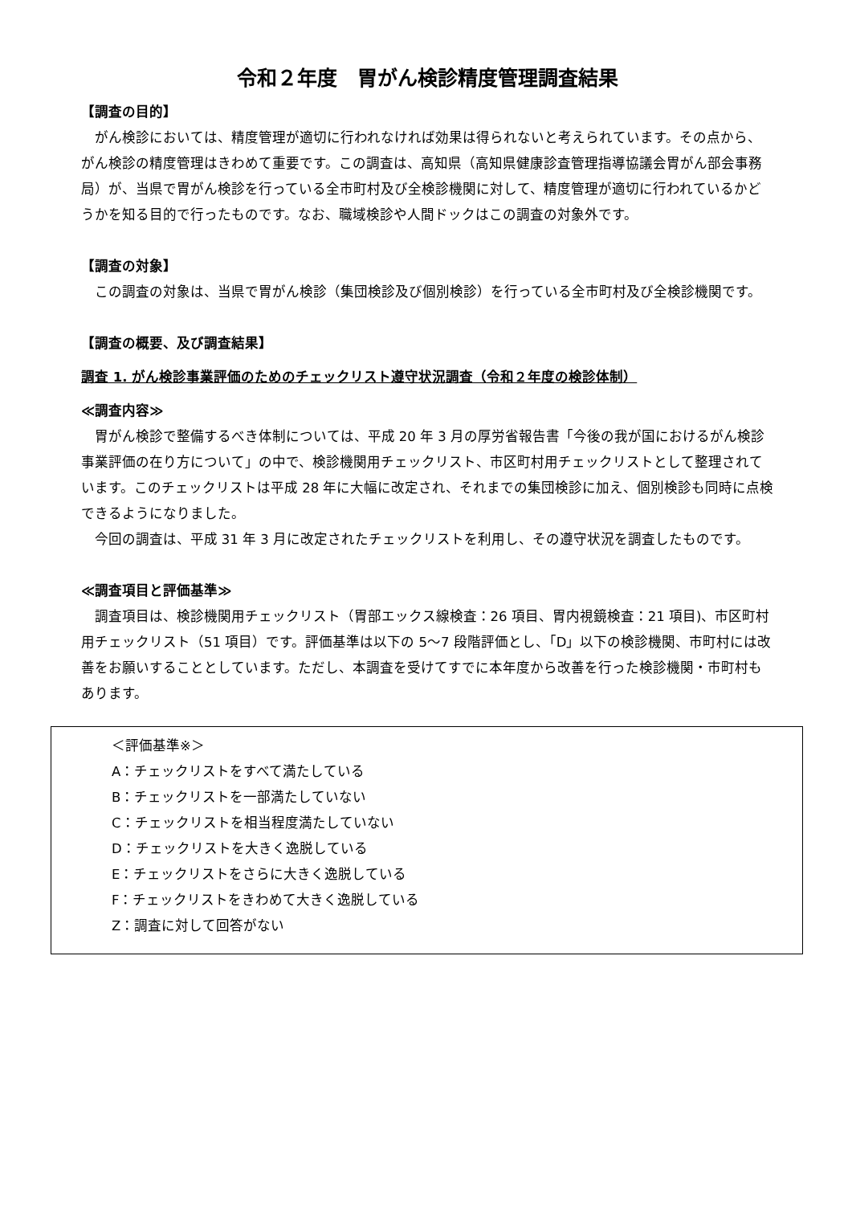令和２年度　胃がん検診精度管理調査結果
【調査の目的】
がん検診においては、精度管理が適切に行われなければ効果は得られないと考えられています。その点から、がん検診の精度管理はきわめて重要です。この調査は、高知県（高知県健康診査管理指導協議会胃がん部会事務局）が、当県で胃がん検診を行っている全市町村及び全検診機関に対して、精度管理が適切に行われているかどうかを知る目的で行ったものです。なお、職域検診や人間ドックはこの調査の対象外です。
【調査の対象】
この調査の対象は、当県で胃がん検診（集団検診及び個別検診）を行っている全市町村及び全検診機関です。
【調査の概要、及び調査結果】
調査 1. がん検診事業評価のためのチェックリスト遵守状況調査（令和２年度の検診体制）
≪調査内容≫
胃がん検診で整備するべき体制については、平成 20 年 3 月の厚労省報告書「今後の我が国におけるがん検診事業評価の在り方について」の中で、検診機関用チェックリスト、市区町村用チェックリストとして整理されています。このチェックリストは平成 28 年に大幅に改定され、それまでの集団検診に加え、個別検診も同時に点検できるようになりました。
今回の調査は、平成 31 年 3 月に改定されたチェックリストを利用し、その遵守状況を調査したものです。
≪調査項目と評価基準≫
調査項目は、検診機関用チェックリスト（胃部エックス線検査：26 項目、胃内視鏡検査：21 項目)、市区町村用チェックリスト（51 項目）です。評価基準は以下の 5～7 段階評価とし、「D」以下の検診機関、市町村には改善をお願いすることとしています。ただし、本調査を受けてすでに本年度から改善を行った検診機関・市町村もあります。
＜評価基準※＞
A：チェックリストをすべて満たしている
B：チェックリストを一部満たしていない
C：チェックリストを相当程度満たしていない
D：チェックリストを大きく逸脱している
E：チェックリストをさらに大きく逸脱している
F：チェックリストをきわめて大きく逸脱している
Z：調査に対して回答がない